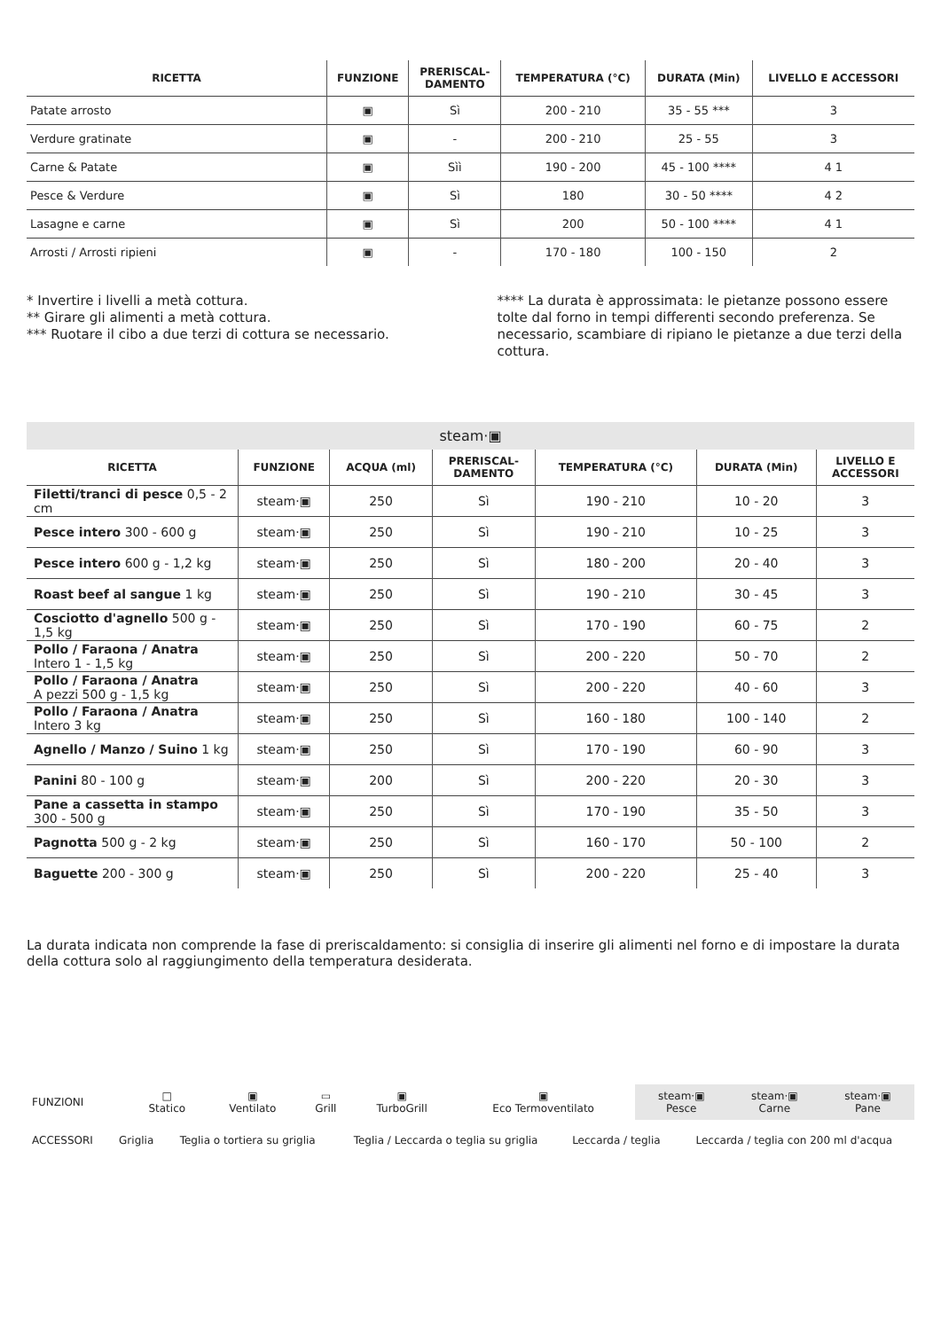| RICETTA | FUNZIONE | PRERISCAL- DAMENTO | TEMPERATURA (°C) | DURATA (Min) | LIVELLO E ACCESSORI |
| --- | --- | --- | --- | --- | --- |
| Patate arrosto | ▣ | Sì | 200 - 210 | 35 - 55 *** | 3 |
| Verdure gratinate | ▣ | - | 200 - 210 | 25 - 55 | 3 |
| Carne & Patate | ▣ | Sìì | 190 - 200 | 45 - 100 **** | 4 1 |
| Pesce & Verdure | ▣ | Sì | 180 | 30 - 50 **** | 4 2 |
| Lasagne e carne | ▣ | Sì | 200 | 50 - 100 **** | 4 1 |
| Arrosti / Arrosti ripieni | ▣ | - | 170 - 180 | 100 - 150 | 2 |
* Invertire i livelli a metà cottura.
** Girare gli alimenti a metà cottura.
*** Ruotare il cibo a due terzi di cottura se necessario.
**** La durata è approssimata: le pietanze possono essere tolte dal forno in tempi differenti secondo preferenza. Se necessario, scambiare di ripiano le pietanze a due terzi della cottura.
steam·▣
| RICETTA | FUNZIONE | ACQUA (ml) | PRERISCAL- DAMENTO | TEMPERATURA (°C) | DURATA (Min) | LIVELLO E ACCESSORI |
| --- | --- | --- | --- | --- | --- | --- |
| Filetti/tranci di pesce 0,5 - 2 cm | steam·▣ | 250 | Sì | 190 - 210 | 10 - 20 | 3 |
| Pesce intero 300 - 600 g | steam·▣ | 250 | Sì | 190 - 210 | 10 - 25 | 3 |
| Pesce intero 600 g - 1,2 kg | steam·▣ | 250 | Sì | 180 - 200 | 20 - 40 | 3 |
| Roast beef al sangue 1 kg | steam·▣ | 250 | Sì | 190 - 210 | 30 - 45 | 3 |
| Cosciotto d'agnello 500 g - 1,5 kg | steam·▣ | 250 | Sì | 170 - 190 | 60 - 75 | 2 |
| Pollo / Faraona / Anatra Intero 1 - 1,5 kg | steam·▣ | 250 | Sì | 200 - 220 | 50 - 70 | 2 |
| Pollo / Faraona / Anatra A pezzi 500 g - 1,5 kg | steam·▣ | 250 | Sì | 200 - 220 | 40 - 60 | 3 |
| Pollo / Faraona / Anatra Intero 3 kg | steam·▣ | 250 | Sì | 160 - 180 | 100 - 140 | 2 |
| Agnello / Manzo / Suino 1 kg | steam·▣ | 250 | Sì | 170 - 190 | 60 - 90 | 3 |
| Panini 80 - 100 g | steam·▣ | 200 | Sì | 200 - 220 | 20 - 30 | 3 |
| Pane a cassetta in stampo 300 - 500 g | steam·▣ | 250 | Sì | 170 - 190 | 35 - 50 | 3 |
| Pagnotta 500 g - 2 kg | steam·▣ | 250 | Sì | 160 - 170 | 50 - 100 | 2 |
| Baguette 200 - 300 g | steam·▣ | 250 | Sì | 200 - 220 | 25 - 40 | 3 |
La durata indicata non comprende la fase di preriscaldamento: si consiglia di inserire gli alimenti nel forno e di impostare la durata della cottura solo al raggiungimento della temperatura desiderata.
| FUNZIONI | □ Statico | ▣ Ventilato | ▭ Grill | ▣ TurboGrill | ▣ Eco Termoventilato | steam·▣ Pesce | steam·▣ Carne | steam·▣ Pane |
| ACCESSORI | Griglia | Teglia o tortiera su griglia | Teglia / Leccarda o teglia su griglia | Leccarda / teglia | Leccarda / teglia con 200 ml d'acqua |